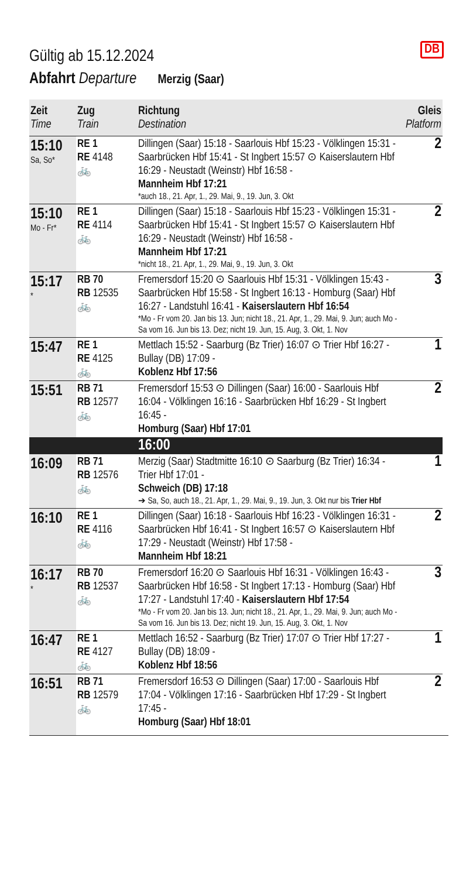DB
Gültig ab 15.12.2024
Abfahrt Departure Merzig (Saar)
| Zeit Time | Zug Train | Richtung Destination | Gleis Platform |
| --- | --- | --- | --- |
| 15:10 Sa, So* | RE 1 RE 4148 🚲 | Dillingen (Saar) 15:18 - Saarlouis Hbf 15:23 - Völklingen 15:31 - Saarbrücken Hbf 15:41 - St Ingbert 15:57 ⊙ Kaiserslautern Hbf 16:29 - Neustadt (Weinstr) Hbf 16:58 - Mannheim Hbf 17:21 *auch 18., 21. Apr, 1., 29. Mai, 9., 19. Jun, 3. Okt | 2 |
| 15:10 Mo - Fr* | RE 1 RE 4114 🚲 | Dillingen (Saar) 15:18 - Saarlouis Hbf 15:23 - Völklingen 15:31 - Saarbrücken Hbf 15:41 - St Ingbert 15:57 ⊙ Kaiserslautern Hbf 16:29 - Neustadt (Weinstr) Hbf 16:58 - Mannheim Hbf 17:21 *nicht 18., 21. Apr, 1., 29. Mai, 9., 19. Jun, 3. Okt | 2 |
| 15:17 * | RB 70 RB 12535 🚲 | Fremersdorf 15:20 ⊙ Saarlouis Hbf 15:31 - Völklingen 15:43 - Saarbrücken Hbf 15:58 - St Ingbert 16:13 - Homburg (Saar) Hbf 16:27 - Landstuhl 16:41 - Kaiserslautern Hbf 16:54 *Mo - Fr vom 20. Jan bis 13. Jun; nicht 18., 21. Apr, 1., 29. Mai, 9. Jun; auch Mo - Sa vom 16. Jun bis 13. Dez; nicht 19. Jun, 15. Aug, 3. Okt, 1. Nov | 3 |
| 15:47 | RE 1 RE 4125 🚲 | Mettlach 15:52 - Saarburg (Bz Trier) 16:07 ⊙ Trier Hbf 16:27 - Bullay (DB) 17:09 - Koblenz Hbf 17:56 | 1 |
| 15:51 | RB 71 RB 12577 🚲 | Fremersdorf 15:53 ⊙ Dillingen (Saar) 16:00 - Saarlouis Hbf 16:04 - Völklingen 16:16 - Saarbrücken Hbf 16:29 - St Ingbert 16:45 - Homburg (Saar) Hbf 17:01 | 2 |
| | | 16:00 | |
| 16:09 | RB 71 RB 12576 🚲 | Merzig (Saar) Stadtmitte 16:10 ⊙ Saarburg (Bz Trier) 16:34 - Trier Hbf 17:01 - Schweich (DB) 17:18 ➔ Sa, So, auch 18., 21. Apr, 1., 29. Mai, 9., 19. Jun, 3. Okt nur bis Trier Hbf | 1 |
| 16:10 | RE 1 RE 4116 🚲 | Dillingen (Saar) 16:18 - Saarlouis Hbf 16:23 - Völklingen 16:31 - Saarbrücken Hbf 16:41 - St Ingbert 16:57 ⊙ Kaiserslautern Hbf 17:29 - Neustadt (Weinstr) Hbf 17:58 - Mannheim Hbf 18:21 | 2 |
| 16:17 * | RB 70 RB 12537 🚲 | Fremersdorf 16:20 ⊙ Saarlouis Hbf 16:31 - Völklingen 16:43 - Saarbrücken Hbf 16:58 - St Ingbert 17:13 - Homburg (Saar) Hbf 17:27 - Landstuhl 17:40 - Kaiserslautern Hbf 17:54 *Mo - Fr vom 20. Jan bis 13. Jun; nicht 18., 21. Apr, 1., 29. Mai, 9. Jun; auch Mo - Sa vom 16. Jun bis 13. Dez; nicht 19. Jun, 15. Aug, 3. Okt, 1. Nov | 3 |
| 16:47 | RE 1 RE 4127 🚲 | Mettlach 16:52 - Saarburg (Bz Trier) 17:07 ⊙ Trier Hbf 17:27 - Bullay (DB) 18:09 - Koblenz Hbf 18:56 | 1 |
| 16:51 | RB 71 RB 12579 🚲 | Fremersdorf 16:53 ⊙ Dillingen (Saar) 17:00 - Saarlouis Hbf 17:04 - Völklingen 17:16 - Saarbrücken Hbf 17:29 - St Ingbert 17:45 - Homburg (Saar) Hbf 18:01 | 2 |